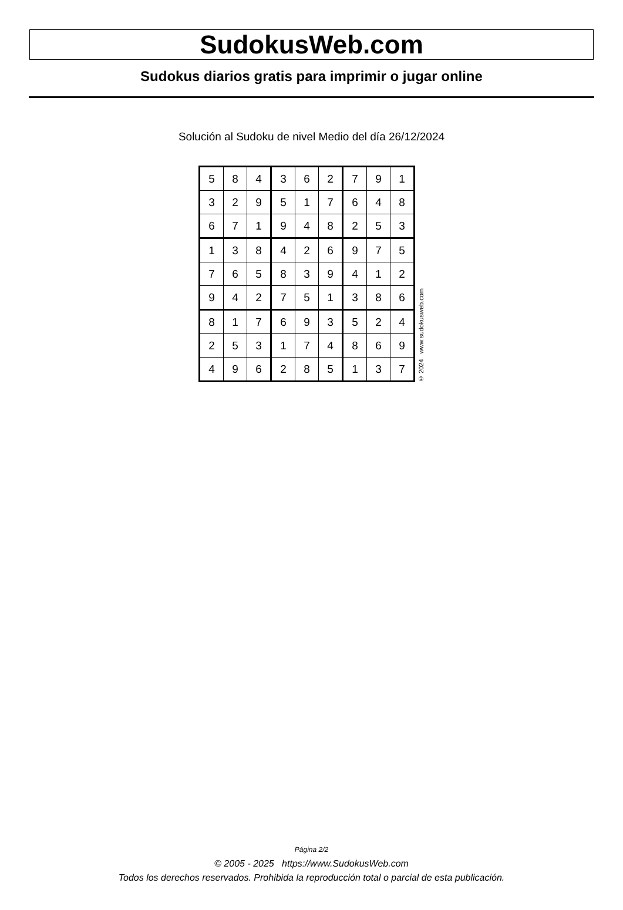SudokusWeb.com
Sudokus diarios gratis para imprimir o jugar online
Solución al Sudoku de nivel Medio del día 26/12/2024
| 5 | 8 | 4 | 3 | 6 | 2 | 7 | 9 | 1 |
| 3 | 2 | 9 | 5 | 1 | 7 | 6 | 4 | 8 |
| 6 | 7 | 1 | 9 | 4 | 8 | 2 | 5 | 3 |
| 1 | 3 | 8 | 4 | 2 | 6 | 9 | 7 | 5 |
| 7 | 6 | 5 | 8 | 3 | 9 | 4 | 1 | 2 |
| 9 | 4 | 2 | 7 | 5 | 1 | 3 | 8 | 6 |
| 8 | 1 | 7 | 6 | 9 | 3 | 5 | 2 | 4 |
| 2 | 5 | 3 | 1 | 7 | 4 | 8 | 6 | 9 |
| 4 | 9 | 6 | 2 | 8 | 5 | 1 | 3 | 7 |
© 2024 www.sudokusweb.com
Página 2/2
© 2005 - 2025 https://www.SudokusWeb.com
Todos los derechos reservados. Prohibida la reproducción total o parcial de esta publicación.